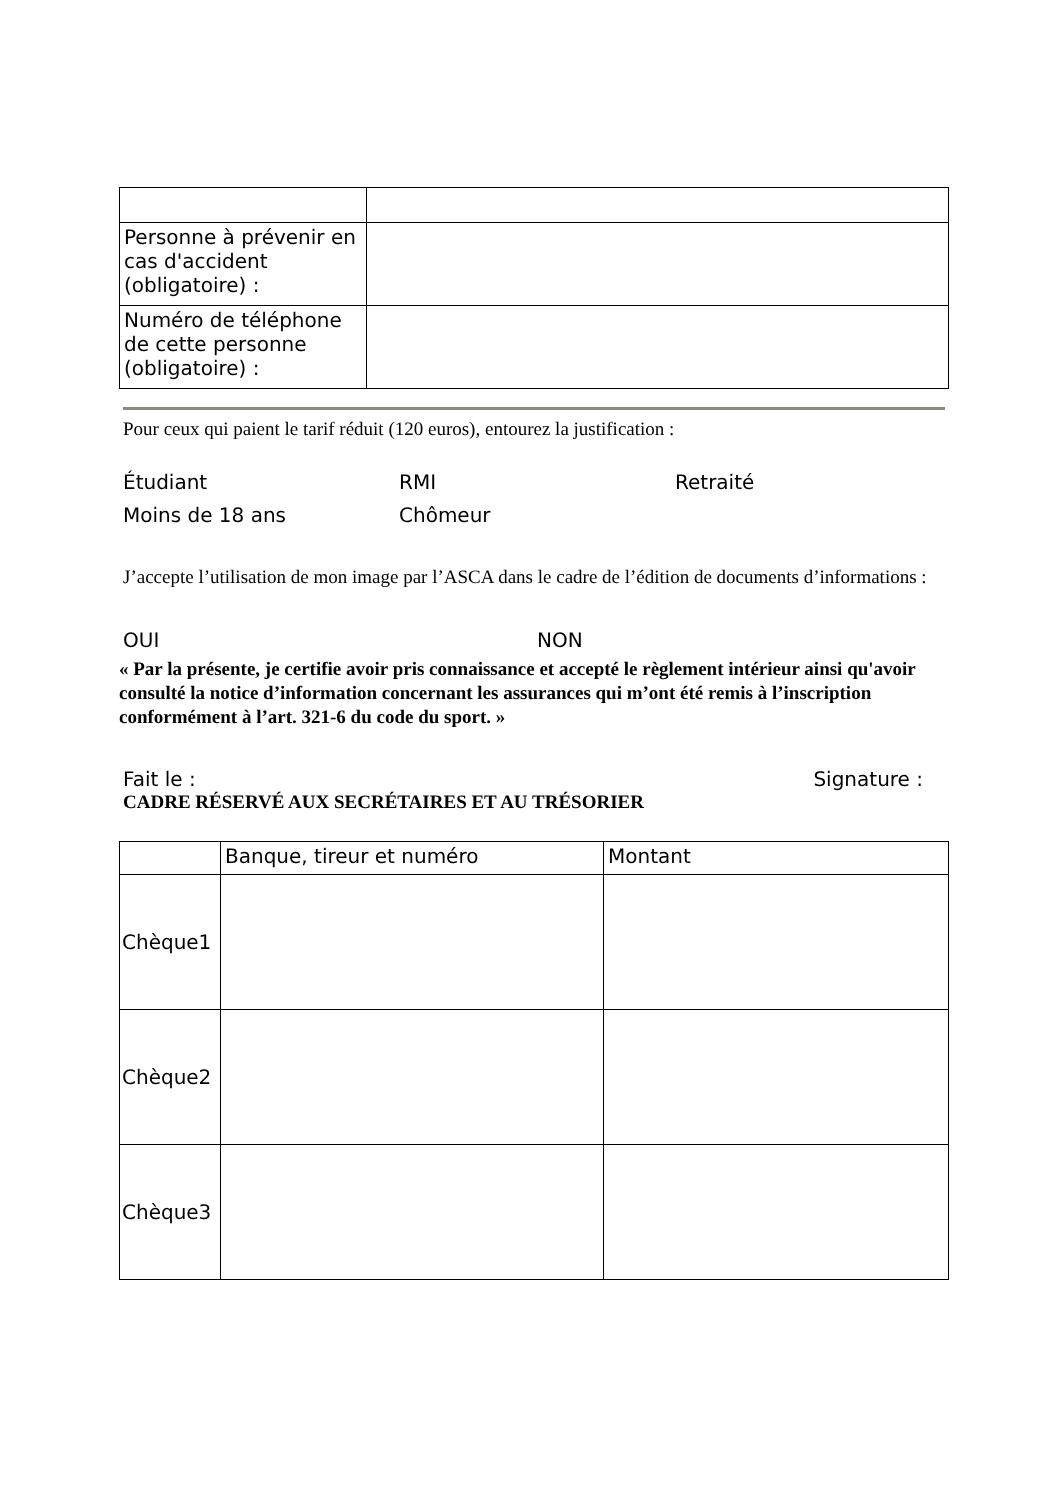| Personne à prévenir en cas d'accident (obligatoire) : | |
| Numéro de téléphone de cette personne (obligatoire) : | |
Pour ceux qui paient le tarif réduit (120 euros), entourez la justification :
Étudiant RMI Retraité
Moins de 18 ans Chômeur
J’accepte l’utilisation de mon image par l’ASCA dans le cadre de l’édition de documents d’informations :
OUI NON
« Par la présente, je certifie avoir pris connaissance et accepté le règlement intérieur ainsi qu'avoir consulté la notice d’information concernant les assurances qui m’ont été remis à l’inscription conformément à l’art. 321-6 du code du sport. »
Fait le : Signature :
CADRE RÉSERVÉ AUX SECRÉTAIRES ET AU TRÉSORIER
| | Banque, tireur et numéro | Montant |
| Chèque1 | | |
| Chèque2 | | |
| Chèque3 | | |